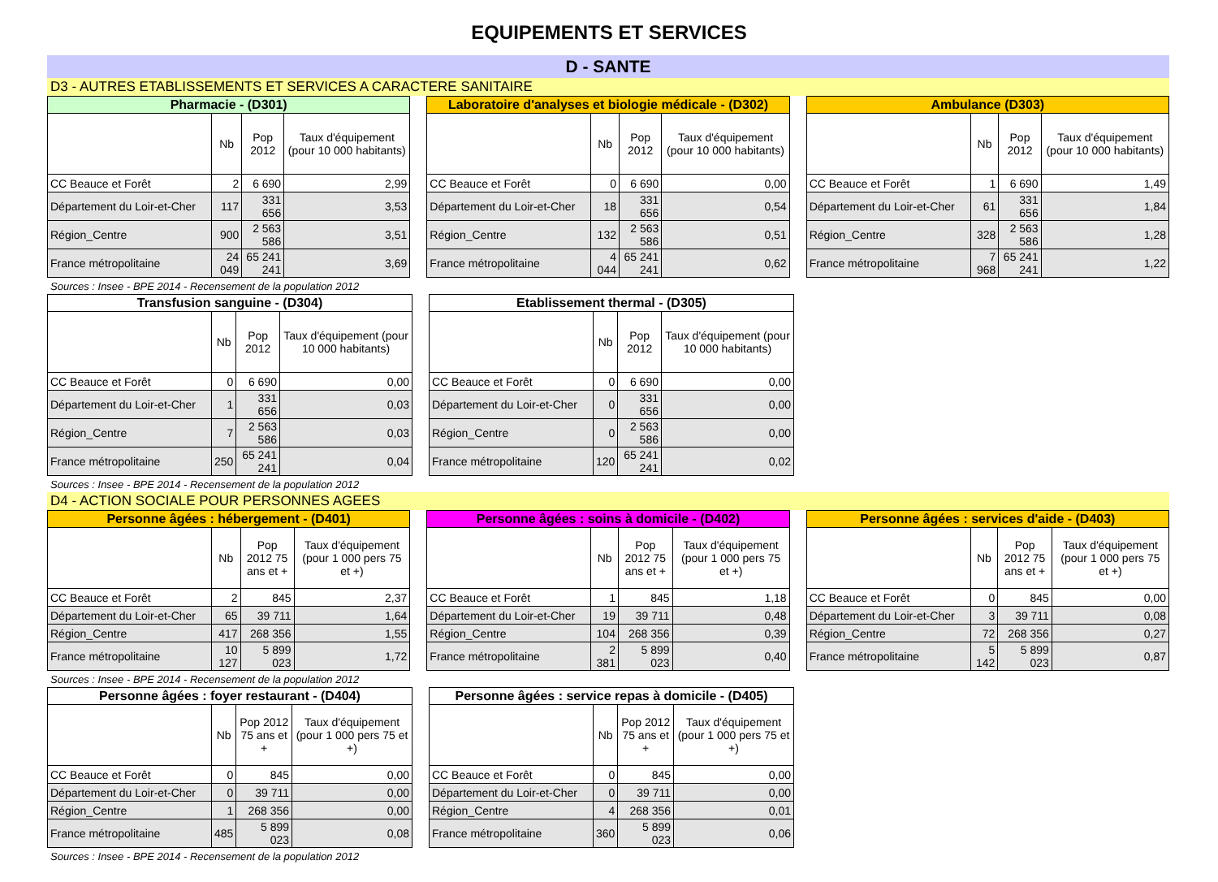EQUIPEMENTS ET SERVICES
D - SANTE
D3 - AUTRES ETABLISSEMENTS ET SERVICES A CARACTERE SANITAIRE
| Pharmacie - (D301) | | | |
| | Nb | Pop 2012 | Taux d'équipement (pour 10 000 habitants) |
| CC Beauce et Forêt | 2 | 6 690 | 2,99 |
| Département du Loir-et-Cher | 117 | 331 656 | 3,53 |
| Région_Centre | 900 | 2 563 586 | 3,51 |
| France métropolitaine | 24 049 | 65 241 241 | 3,69 |
| Laboratoire d'analyses et biologie médicale - (D302) | | | |
| | Nb | Pop 2012 | Taux d'équipement (pour 10 000 habitants) |
| CC Beauce et Forêt | 0 | 6 690 | 0,00 |
| Département du Loir-et-Cher | 18 | 331 656 | 0,54 |
| Région_Centre | 132 | 2 563 586 | 0,51 |
| France métropolitaine | 4 044 | 65 241 241 | 0,62 |
| Ambulance (D303) | | | |
| | Nb | Pop 2012 | Taux d'équipement (pour 10 000 habitants) |
| CC Beauce et Forêt | 1 | 6 690 | 1,49 |
| Département du Loir-et-Cher | 61 | 331 656 | 1,84 |
| Région_Centre | 328 | 2 563 586 | 1,28 |
| France métropolitaine | 7 968 | 65 241 241 | 1,22 |
Sources : Insee - BPE 2014 - Recensement de la population 2012
| Transfusion sanguine - (D304) | | | |
| | Nb | Pop 2012 | Taux d'équipement (pour 10 000 habitants) |
| CC Beauce et Forêt | 0 | 6 690 | 0,00 |
| Département du Loir-et-Cher | 1 | 331 656 | 0,03 |
| Région_Centre | 7 | 2 563 586 | 0,03 |
| France métropolitaine | 250 | 65 241 241 | 0,04 |
| Etablissement thermal - (D305) | | | |
| | Nb | Pop 2012 | Taux d'équipement (pour 10 000 habitants) |
| CC Beauce et Forêt | 0 | 6 690 | 0,00 |
| Département du Loir-et-Cher | 0 | 331 656 | 0,00 |
| Région_Centre | 0 | 2 563 586 | 0,00 |
| France métropolitaine | 120 | 65 241 241 | 0,02 |
Sources : Insee - BPE 2014 - Recensement de la population 2012
D4 - ACTION SOCIALE POUR PERSONNES AGEES
| Personne âgées : hébergement - (D401) | | | |
| | Nb | Pop 2012 75 ans et + | Taux d'équipement (pour 1 000 pers 75 et +) |
| CC Beauce et Forêt | 2 | 845 | 2,37 |
| Département du Loir-et-Cher | 65 | 39 711 | 1,64 |
| Région_Centre | 417 | 268 356 | 1,55 |
| France métropolitaine | 10 127 | 5 899 023 | 1,72 |
| Personne âgées : soins à domicile - (D402) | | | |
| | Nb | Pop 2012 75 ans et + | Taux d'équipement (pour 1 000 pers 75 et +) |
| CC Beauce et Forêt | 1 | 845 | 1,18 |
| Département du Loir-et-Cher | 19 | 39 711 | 0,48 |
| Région_Centre | 104 | 268 356 | 0,39 |
| France métropolitaine | 2 381 | 5 899 023 | 0,40 |
| Personne âgées : services d'aide - (D403) | | | |
| | Nb | Pop 2012 75 ans et + | Taux d'équipement (pour 1 000 pers 75 et +) |
| CC Beauce et Forêt | 0 | 845 | 0,00 |
| Département du Loir-et-Cher | 3 | 39 711 | 0,08 |
| Région_Centre | 72 | 268 356 | 0,27 |
| France métropolitaine | 5 142 | 5 899 023 | 0,87 |
Sources : Insee - BPE 2014 - Recensement de la population 2012
| Personne âgées : foyer restaurant - (D404) | | | |
| | Nb | Pop 2012 75 ans et + | Taux d'équipement (pour 1 000 pers 75 et +) |
| CC Beauce et Forêt | 0 | 845 | 0,00 |
| Département du Loir-et-Cher | 0 | 39 711 | 0,00 |
| Région_Centre | 1 | 268 356 | 0,00 |
| France métropolitaine | 485 | 5 899 023 | 0,08 |
| Personne âgées : service repas à domicile - (D405) | | | |
| | Nb | Pop 2012 75 ans et + | Taux d'équipement (pour 1 000 pers 75 et +) |
| CC Beauce et Forêt | 0 | 845 | 0,00 |
| Département du Loir-et-Cher | 0 | 39 711 | 0,00 |
| Région_Centre | 4 | 268 356 | 0,01 |
| France métropolitaine | 360 | 5 899 023 | 0,06 |
Sources : Insee - BPE 2014 - Recensement de la population 2012